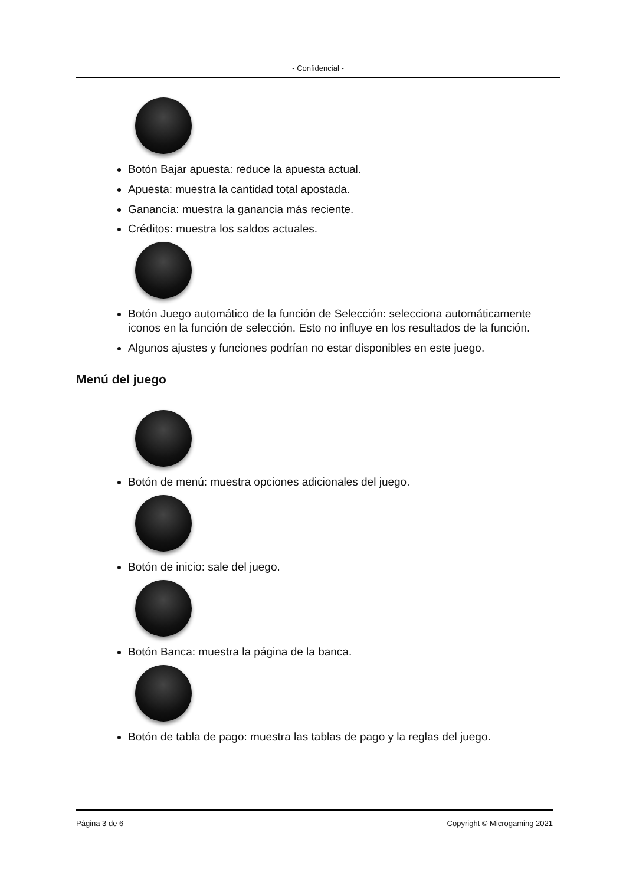- Confidencial -
Botón Bajar apuesta: reduce la apuesta actual.
Apuesta: muestra la cantidad total apostada.
Ganancia: muestra la ganancia más reciente.
Créditos: muestra los saldos actuales.
Botón Juego automático de la función de Selección: selecciona automáticamente iconos en la función de selección. Esto no influye en los resultados de la función.
Algunos ajustes y funciones podrían no estar disponibles en este juego.
Menú del juego
Botón de menú: muestra opciones adicionales del juego.
Botón de inicio: sale del juego.
Botón Banca: muestra la página de la banca.
Botón de tabla de pago: muestra las tablas de pago y la reglas del juego.
Página 3 de 6 Copyright © Microgaming 2021